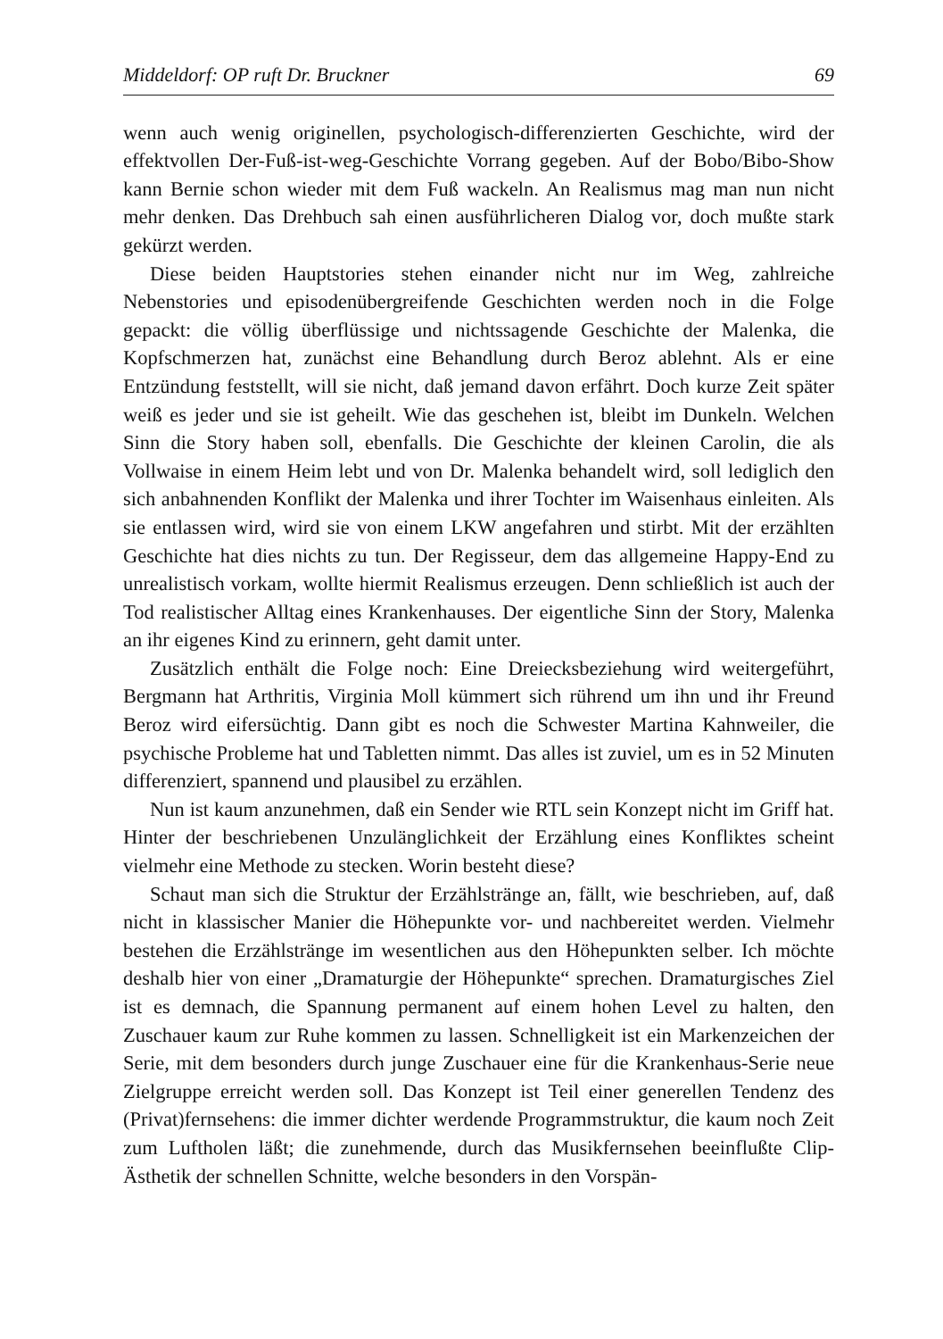Middeldorf: OP ruft Dr. Bruckner 69
wenn auch wenig originellen, psychologisch-differenzierten Geschichte, wird der effektvollen Der-Fuß-ist-weg-Geschichte Vorrang gegeben. Auf der Bobo/Bibo-Show kann Bernie schon wieder mit dem Fuß wackeln. An Realismus mag man nun nicht mehr denken. Das Drehbuch sah einen ausführlicheren Dialog vor, doch mußte stark gekürzt werden.
Diese beiden Hauptstories stehen einander nicht nur im Weg, zahlreiche Nebenstories und episodenübergreifende Geschichten werden noch in die Folge gepackt: die völlig überflüssige und nichtssagende Geschichte der Malenka, die Kopfschmerzen hat, zunächst eine Behandlung durch Beroz ablehnt. Als er eine Entzündung feststellt, will sie nicht, daß jemand davon erfährt. Doch kurze Zeit später weiß es jeder und sie ist geheilt. Wie das geschehen ist, bleibt im Dunkeln. Welchen Sinn die Story haben soll, ebenfalls. Die Geschichte der kleinen Carolin, die als Vollwaise in einem Heim lebt und von Dr. Malenka behandelt wird, soll lediglich den sich anbahnenden Konflikt der Malenka und ihrer Tochter im Waisenhaus einleiten. Als sie entlassen wird, wird sie von einem LKW angefahren und stirbt. Mit der erzählten Geschichte hat dies nichts zu tun. Der Regisseur, dem das allgemeine Happy-End zu unrealistisch vorkam, wollte hiermit Realismus erzeugen. Denn schließlich ist auch der Tod realistischer Alltag eines Krankenhauses. Der eigentliche Sinn der Story, Malenka an ihr eigenes Kind zu erinnern, geht damit unter.
Zusätzlich enthält die Folge noch: Eine Dreiecksbeziehung wird weitergeführt, Bergmann hat Arthritis, Virginia Moll kümmert sich rührend um ihn und ihr Freund Beroz wird eifersüchtig. Dann gibt es noch die Schwester Martina Kahnweiler, die psychische Probleme hat und Tabletten nimmt. Das alles ist zuviel, um es in 52 Minuten differenziert, spannend und plausibel zu erzählen.
Nun ist kaum anzunehmen, daß ein Sender wie RTL sein Konzept nicht im Griff hat. Hinter der beschriebenen Unzulänglichkeit der Erzählung eines Konfliktes scheint vielmehr eine Methode zu stecken. Worin besteht diese?
Schaut man sich die Struktur der Erzählstränge an, fällt, wie beschrieben, auf, daß nicht in klassischer Manier die Höhepunkte vor- und nachbereitet werden. Vielmehr bestehen die Erzählstränge im wesentlichen aus den Höhepunkten selber. Ich möchte deshalb hier von einer „Dramaturgie der Höhepunkte“ sprechen. Dramaturgisches Ziel ist es demnach, die Spannung permanent auf einem hohen Level zu halten, den Zuschauer kaum zur Ruhe kommen zu lassen. Schnelligkeit ist ein Markenzeichen der Serie, mit dem besonders durch junge Zuschauer eine für die Krankenhaus-Serie neue Zielgruppe erreicht werden soll. Das Konzept ist Teil einer generellen Tendenz des (Privat)fernsehens: die immer dichter werdende Programmstruktur, die kaum noch Zeit zum Luftholen läßt; die zunehmende, durch das Musikfernsehen beeinflußte Clip-Ästhetik der schnellen Schnitte, welche besonders in den Vorspän-